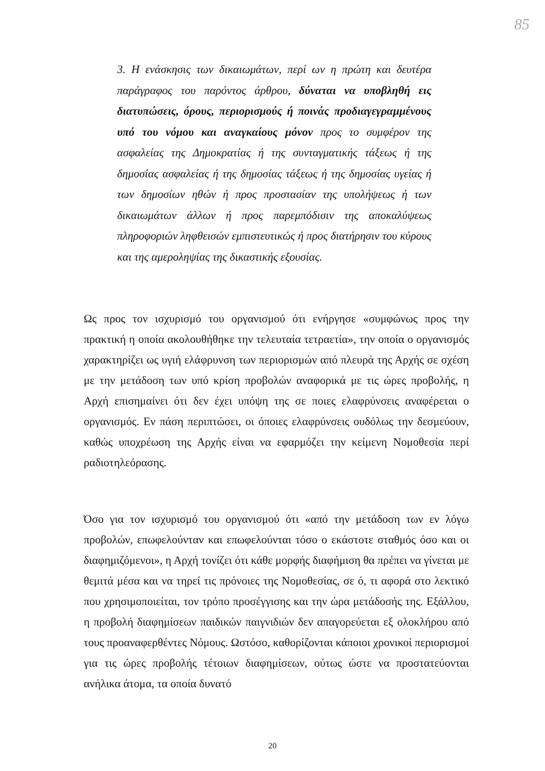85
3. Η ενάσκησις των δικαιωμάτων, περί ων η πρώτη και δευτέρα παράγραφος του παρόντος άρθρου, δύναται να υποβληθή εις διατυπώσεις, όρους, περιορισμούς ή ποινάς προδιαγεγραμμένους υπό του νόμου και αναγκαίους μόνον προς το συμφέρον της ασφαλείας της Δημοκρατίας ή της συνταγματικής τάξεως ή της δημοσίας ασφαλείας ή της δημοσίας τάξεως ή της δημοσίας υγείας ή των δημοσίων ηθών ή προς προστασίαν της υπολήψεως ή των δικαιωμάτων άλλων ή προς παρεμπόδισιν της αποκαλύψεως πληροφοριών ληφθεισών εμπιστευτικώς ή προς διατήρησιν του κύρους και της αμεροληψίας της δικαστικής εξουσίας.
Ως προς τον ισχυρισμό του οργανισμού ότι ενήργησε «συμφώνως προς την πρακτική η οποία ακολουθήθηκε την τελευταία τετραετία», την οποία ο οργανισμός χαρακτηρίζει ως υγιή ελάφρυνση των περιορισμών από πλευρά της Αρχής σε σχέση με την μετάδοση των υπό κρίση προβολών αναφορικά με τις ώρες προβολής, η Αρχή επισημαίνει ότι δεν έχει υπόψη της σε ποιες ελαφρύνσεις αναφέρεται ο οργανισμός. Εν πάση περιπτώσει, οι όποιες ελαφρύνσεις ουδόλως την δεσμεύουν, καθώς υποχρέωση της Αρχής είναι να εφαρμόζει την κείμενη Νομοθεσία περί ραδιοτηλεόρασης.
Όσο για τον ισχυρισμό του οργανισμού ότι «από την μετάδοση των εν λόγω προβολών, επωφελούνταν και επωφελούνται τόσο ο εκάστοτε σταθμός όσο και οι διαφημιζόμενοι», η Αρχή τονίζει ότι κάθε μορφής διαφήμιση θα πρέπει να γίνεται με θεμιτά μέσα και να τηρεί τις πρόνοιες της Νομοθεσίας, σε ό, τι αφορά στο λεκτικό που χρησιμοποιείται, τον τρόπο προσέγγισης και την ώρα μετάδοσής της. Εξάλλου, η προβολή διαφημίσεων παιδικών παιγνιδιών δεν απαγορεύεται εξ ολοκλήρου από τους προαναφερθέντες Νόμους. Ωστόσο, καθορίζονται κάποιοι χρονικοί περιορισμοί για τις ώρες προβολής τέτοιων διαφημίσεων, ούτως ώστε να προστατεύονται ανήλικα άτομα, τα οποία δυνατό
20